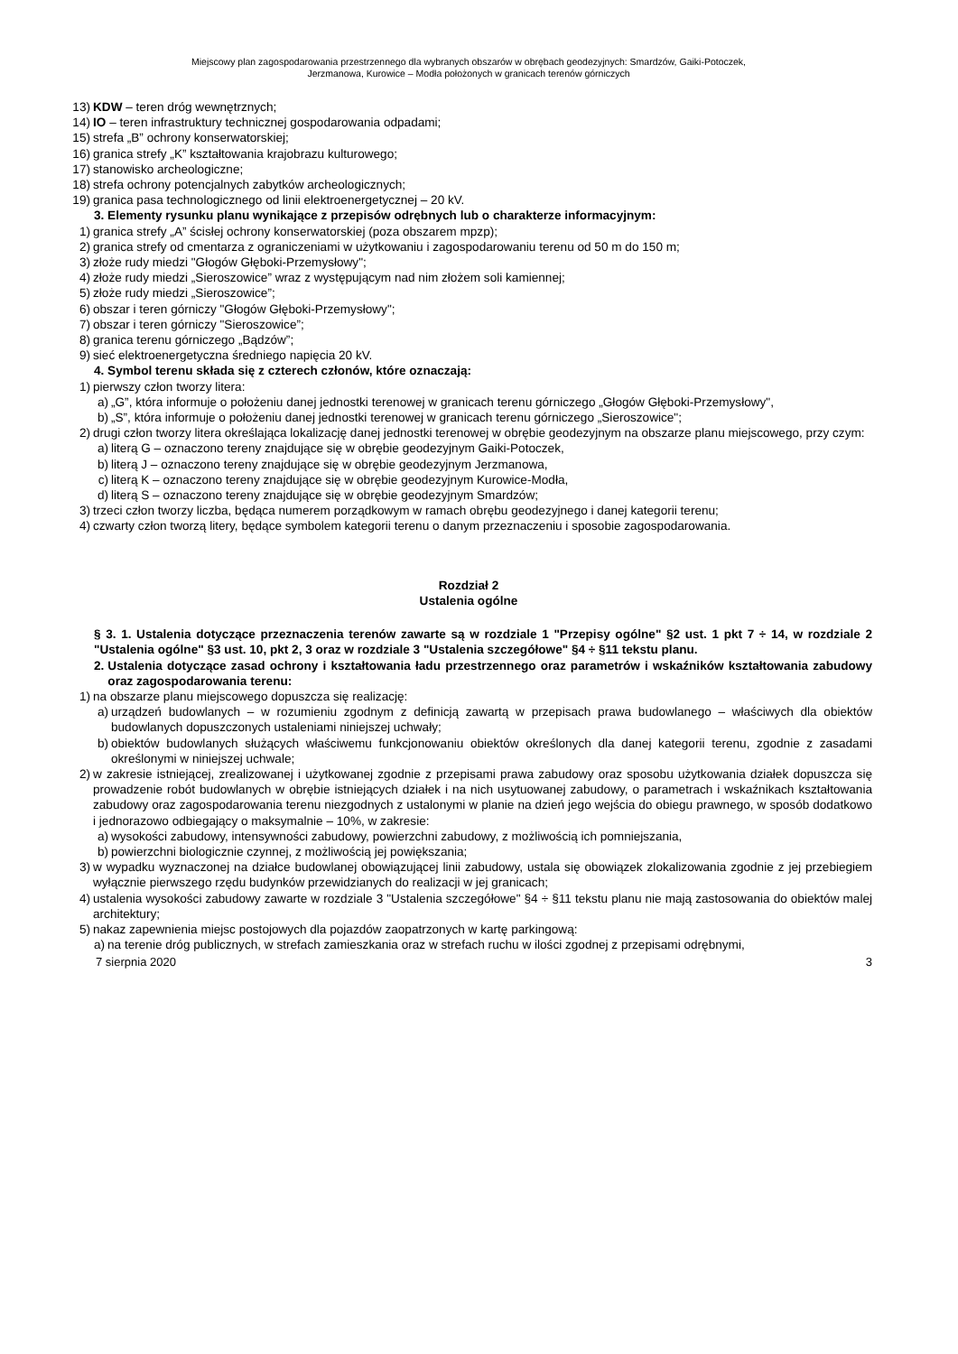Miejscowy plan zagospodarowania przestrzennego dla wybranych obszarów w obrębach geodezyjnych: Smardzów, Gaiki-Potoczek,
Jerzmanowa, Kurowice – Modła położonych w granicach terenów górniczych
13) KDW – teren dróg wewnętrznych;
14) IO – teren infrastruktury technicznej gospodarowania odpadami;
15) strefa „B” ochrony konserwatorskiej;
16) granica strefy „K” kształtowania krajobrazu kulturowego;
17) stanowisko archeologiczne;
18) strefa ochrony potencjalnych zabytków archeologicznych;
19) granica pasa technologicznego od linii elektroenergetycznej – 20 kV.
3. Elementy rysunku planu wynikające z przepisów odrębnych lub o charakterze informacyjnym:
1) granica strefy „A” ścisłej ochrony konserwatorskiej (poza obszarem mpzp);
2) granica strefy od cmentarza z ograniczeniami w użytkowaniu i zagospodarowaniu terenu od 50 m do 150 m;
3) złoże rudy miedzi "Głogów Głęboki-Przemysłowy";
4) złoże rudy miedzi „Sieroszowice” wraz z występującym nad nim złożem soli kamiennej;
5) złoże rudy miedzi „Sieroszowice”;
6) obszar i teren górniczy "Głogów Głęboki-Przemysłowy";
7) obszar i teren górniczy "Sieroszowice”;
8) granica terenu górniczego „Bądzów”;
9) sieć elektroenergetyczna średniego napięcia 20 kV.
4. Symbol terenu składa się z czterech członów, które oznaczają:
1) pierwszy człon tworzy litera:
a) „G”, która informuje o położeniu danej jednostki terenowej w granicach terenu górniczego „Głogów Głęboki-Przemysłowy",
b) „S”, która informuje o położeniu danej jednostki terenowej w granicach terenu górniczego „Sieroszowice";
2) drugi człon tworzy litera określająca lokalizację danej jednostki terenowej w obrębie geodezyjnym na obszarze planu miejscowego, przy czym:
a) literą G – oznaczono tereny znajdujące się w obrębie geodezyjnym Gaiki-Potoczek,
b) literą J – oznaczono tereny znajdujące się w obrębie geodezyjnym Jerzmanowa,
c) literą K – oznaczono tereny znajdujące się w obrębie geodezyjnym Kurowice-Modła,
d) literą S – oznaczono tereny znajdujące się w obrębie geodezyjnym Smardzów;
3) trzeci człon tworzy liczba, będąca numerem porządkowym w ramach obrębu geodezyjnego i danej kategorii terenu;
4) czwarty człon tworzą litery, będące symbolem kategorii terenu o danym przeznaczeniu i sposobie zagospodarowania.
Rozdział 2
Ustalenia ogólne
§ 3. 1. Ustalenia dotyczące przeznaczenia terenów zawarte są w rozdziale 1 "Przepisy ogólne" §2 ust. 1 pkt 7 ÷ 14, w rozdziale 2 "Ustalenia ogólne" §3 ust. 10, pkt 2, 3 oraz w rozdziale 3 "Ustalenia szczegółowe" §4 ÷ §11 tekstu planu.
2. Ustalenia dotyczące zasad ochrony i kształtowania ładu przestrzennego oraz parametrów i wskaźników kształtowania zabudowy oraz zagospodarowania terenu:
1) na obszarze planu miejscowego dopuszcza się realizację:
a) urządzeń budowlanych – w rozumieniu zgodnym z definicją zawartą w przepisach prawa budowlanego – właściwych dla obiektów budowlanych dopuszczonych ustaleniami niniejszej uchwały;
b) obiektów budowlanych służących właściwemu funkcjonowaniu obiektów określonych dla danej kategorii terenu, zgodnie z zasadami określonymi w niniejszej uchwale;
2) w zakresie istniejącej, zrealizowanej i użytkowanej zgodnie z przepisami prawa zabudowy oraz sposobu użytkowania działek dopuszcza się prowadzenie robót budowlanych w obrębie istniejących działek i na nich usytuowanej zabudowy, o parametrach i wskaźnikach kształtowania zabudowy oraz zagospodarowania terenu niezgodnych z ustalonymi w planie na dzień jego wejścia do obiegu prawnego, w sposób dodatkowo i jednorazowo odbiegający o maksymalnie – 10%, w zakresie:
a) wysokości zabudowy, intensywności zabudowy, powierzchni zabudowy, z możliwością ich pomniejszania,
b) powierzchni biologicznie czynnej, z możliwością jej powiększania;
3) w wypadku wyznaczonej na działce budowlanej obowiązującej linii zabudowy, ustala się obowiązek zlokalizowania zgodnie z jej przebiegiem wyłącznie pierwszego rzędu budynków przewidzianych do realizacji w jej granicach;
4) ustalenia wysokości zabudowy zawarte w rozdziale 3 "Ustalenia szczegółowe" §4 ÷ §11 tekstu planu nie mają zastosowania do obiektów malej architektury;
5) nakaz zapewnienia miejsc postojowych dla pojazdów zaopatrzonych w kartę parkingową:
a) na terenie dróg publicznych, w strefach zamieszkania oraz w strefach ruchu w ilości zgodnej z przepisami odrębnymi,
7 sierpnia 2020 3